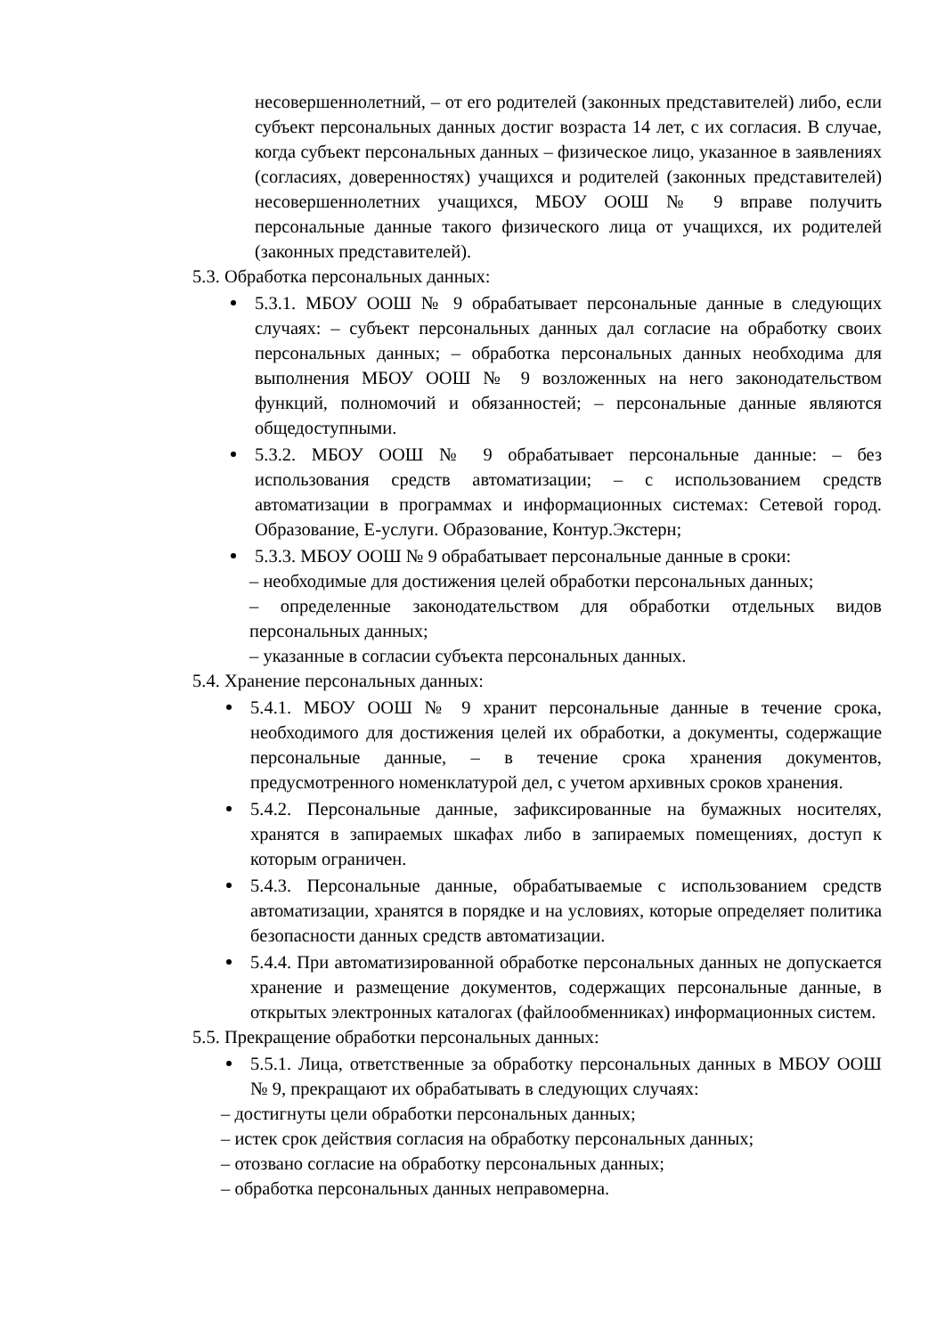несовершеннолетний, – от его родителей (законных представителей) либо, если субъект персональных данных достиг возраста 14 лет, с их согласия. В случае, когда субъект персональных данных – физическое лицо, указанное в заявлениях (согласиях, доверенностях) учащихся и родителей (законных представителей) несовершеннолетних учащихся, МБОУ ООШ № 9 вправе получить персональные данные такого физического лица от учащихся, их родителей (законных представителей).
5.3. Обработка персональных данных:
5.3.1. МБОУ ООШ № 9 обрабатывает персональные данные в следующих случаях: – субъект персональных данных дал согласие на обработку своих персональных данных; – обработка персональных данных необходима для выполнения МБОУ ООШ № 9 возложенных на него законодательством функций, полномочий и обязанностей; – персональные данные являются общедоступными.
5.3.2. МБОУ ООШ № 9 обрабатывает персональные данные: – без использования средств автоматизации; – с использованием средств автоматизации в программах и информационных системах: Сетевой город. Образование, Е-услуги. Образование, Контур.Экстерн;
5.3.3. МБОУ ООШ № 9 обрабатывает персональные данные в сроки:
– необходимые для достижения целей обработки персональных данных;
– определенные законодательством для обработки отдельных видов персональных данных;
– указанные в согласии субъекта персональных данных.
5.4. Хранение персональных данных:
5.4.1. МБОУ ООШ № 9 хранит персональные данные в течение срока, необходимого для достижения целей их обработки, а документы, содержащие персональные данные, – в течение срока хранения документов, предусмотренного номенклатурой дел, с учетом архивных сроков хранения.
5.4.2. Персональные данные, зафиксированные на бумажных носителях, хранятся в запираемых шкафах либо в запираемых помещениях, доступ к которым ограничен.
5.4.3. Персональные данные, обрабатываемые с использованием средств автоматизации, хранятся в порядке и на условиях, которые определяет политика безопасности данных средств автоматизации.
5.4.4. При автоматизированной обработке персональных данных не допускается хранение и размещение документов, содержащих персональные данные, в открытых электронных каталогах (файлообменниках) информационных систем.
5.5. Прекращение обработки персональных данных:
5.5.1. Лица, ответственные за обработку персональных данных в МБОУ ООШ № 9, прекращают их обрабатывать в следующих случаях:
– достигнуты цели обработки персональных данных;
– истек срок действия согласия на обработку персональных данных;
– отозвано согласие на обработку персональных данных;
– обработка персональных данных неправомерна.